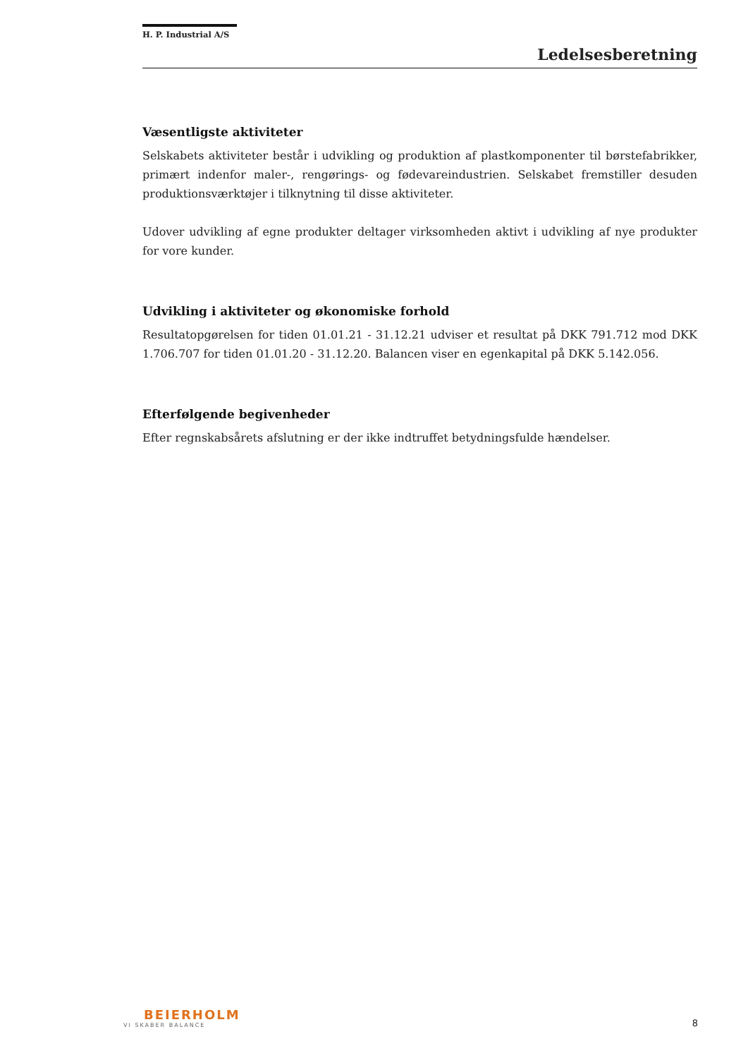H. P. Industrial A/S
Ledelsesberetning
Væsentligste aktiviteter
Selskabets aktiviteter består i udvikling og produktion af plastkomponenter til børstefabrikker, primært indenfor maler-, rengørings- og fødevareindustrien. Selskabet fremstiller desuden produktionsværktøjer i tilknytning til disse aktiviteter.
Udover udvikling af egne produkter deltager virksomheden aktivt i udvikling af nye produkter for vore kunder.
Udvikling i aktiviteter og økonomiske forhold
Resultatopgørelsen for tiden 01.01.21 - 31.12.21 udviser et resultat på DKK 791.712 mod DKK 1.706.707 for tiden 01.01.20 - 31.12.20. Balancen viser en egenkapital på DKK 5.142.056.
Efterfølgende begivenheder
Efter regnskabsårets afslutning er der ikke indtruffet betydningsfulde hændelser.
BEIERHOLM
VI SKABER BALANCE
8